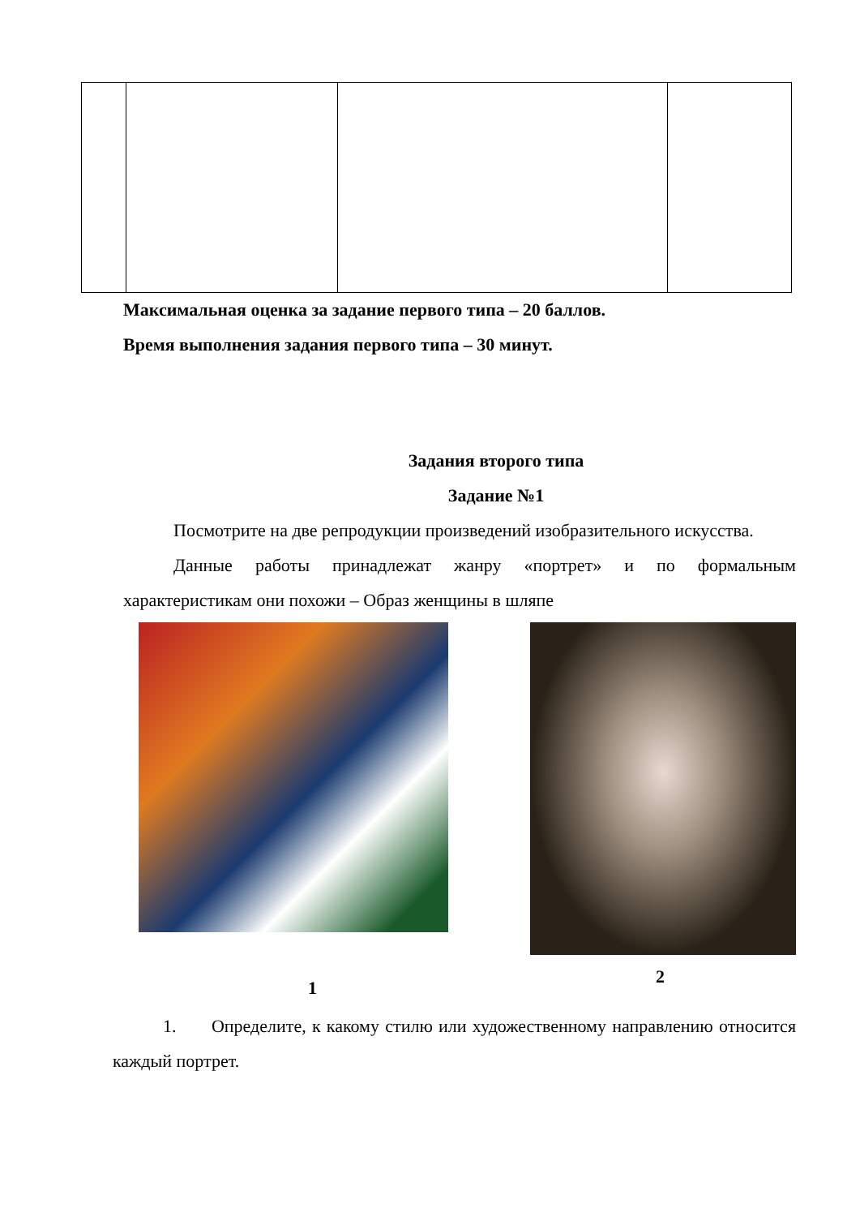Максимальная оценка за задание первого типа – 20 баллов.
Время выполнения задания первого типа – 30 минут.
Задания второго типа
Задание №1
Посмотрите на две репродукции произведений изобразительного искусства.
Данные работы принадлежат жанру «портрет» и по формальным характеристикам они похожи – Образ женщины в шляпе
1 2
1. Определите, к какому стилю или художественному направлению относится каждый портрет.